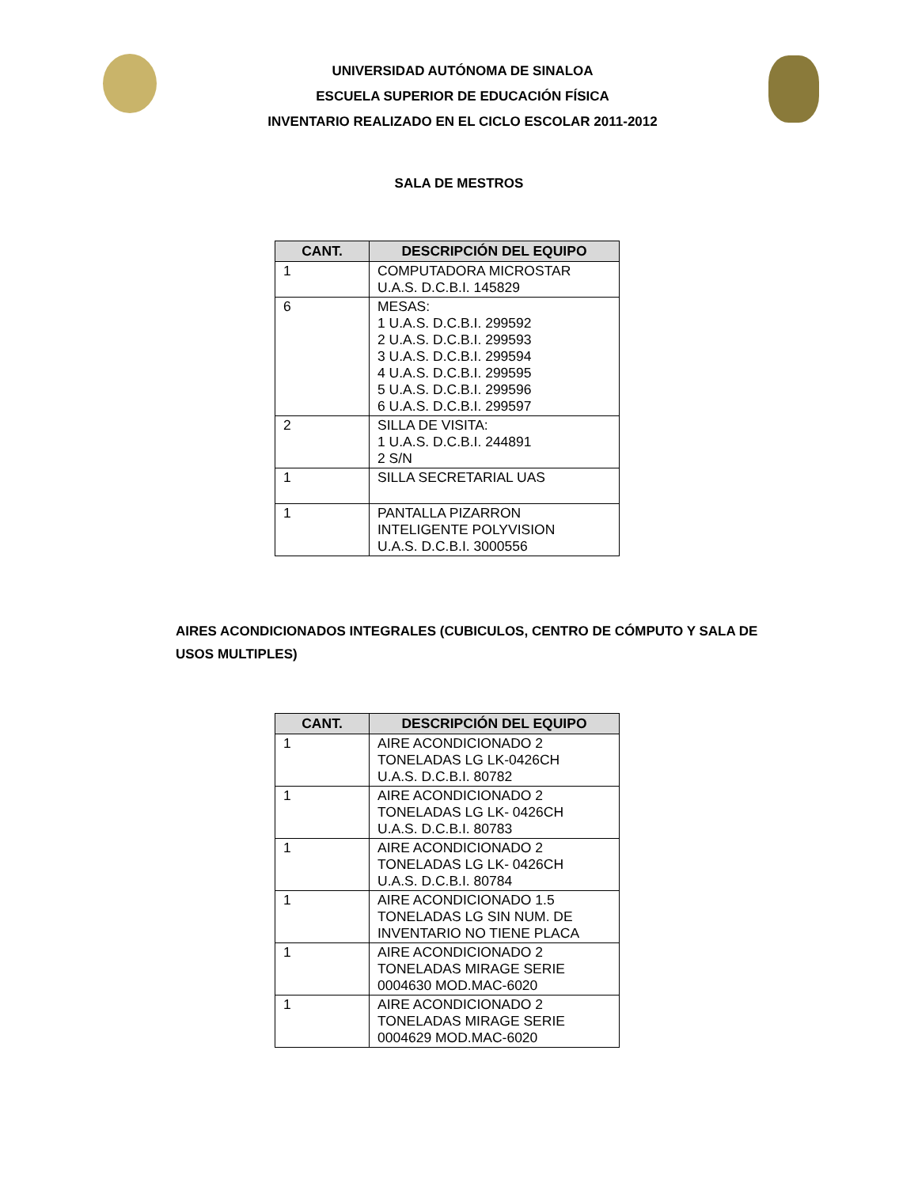UNIVERSIDAD AUTÓNOMA DE SINALOA
ESCUELA SUPERIOR DE EDUCACIÓN FÍSICA
INVENTARIO REALIZADO EN EL CICLO ESCOLAR 2011-2012
SALA DE MESTROS
| CANT. | DESCRIPCIÓN DEL EQUIPO |
| --- | --- |
| 1 | COMPUTADORA MICROSTAR U.A.S. D.C.B.I. 145829 |
| 6 | MESAS: 1 U.A.S. D.C.B.I. 299592 2 U.A.S. D.C.B.I. 299593 3 U.A.S. D.C.B.I. 299594 4 U.A.S. D.C.B.I. 299595 5 U.A.S. D.C.B.I. 299596 6 U.A.S. D.C.B.I. 299597 |
| 2 | SILLA DE VISITA: 1 U.A.S. D.C.B.I. 244891 2 S/N |
| 1 | SILLA SECRETARIAL UAS |
| 1 | PANTALLA PIZARRON INTELIGENTE POLYVISION U.A.S. D.C.B.I. 3000556 |
AIRES ACONDICIONADOS INTEGRALES (CUBICULOS, CENTRO DE CÓMPUTO Y SALA DE USOS MULTIPLES)
| CANT. | DESCRIPCIÓN DEL EQUIPO |
| --- | --- |
| 1 | AIRE ACONDICIONADO 2 TONELADAS LG LK-0426CH U.A.S. D.C.B.I. 80782 |
| 1 | AIRE ACONDICIONADO 2 TONELADAS LG LK- 0426CH U.A.S. D.C.B.I. 80783 |
| 1 | AIRE ACONDICIONADO 2 TONELADAS LG LK- 0426CH U.A.S. D.C.B.I. 80784 |
| 1 | AIRE ACONDICIONADO 1.5 TONELADAS LG SIN NUM. DE INVENTARIO NO TIENE PLACA |
| 1 | AIRE ACONDICIONADO 2 TONELADAS MIRAGE SERIE 0004630 MOD.MAC-6020 |
| 1 | AIRE ACONDICIONADO 2 TONELADAS MIRAGE SERIE 0004629 MOD.MAC-6020 |